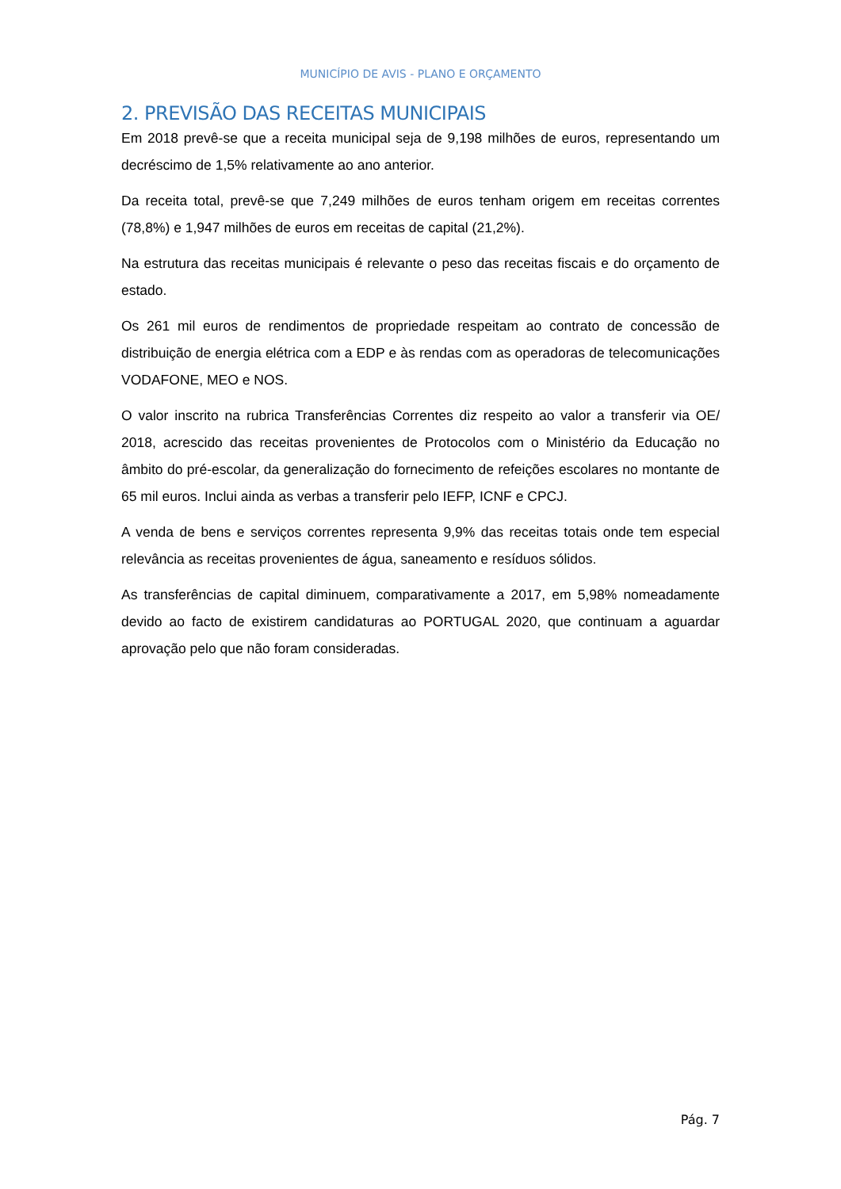MUNICÍPIO DE AVIS - PLANO E ORÇAMENTO
2. PREVISÃO DAS RECEITAS MUNICIPAIS
Em 2018 prevê-se que a receita municipal seja de 9,198 milhões de euros, representando um decréscimo de 1,5% relativamente ao ano anterior.
Da receita total, prevê-se que 7,249 milhões de euros tenham origem em receitas correntes (78,8%) e 1,947 milhões de euros em receitas de capital (21,2%).
Na estrutura das receitas municipais é relevante o peso das receitas fiscais e do orçamento de estado.
Os 261 mil euros de rendimentos de propriedade respeitam ao contrato de concessão de distribuição de energia elétrica com a EDP e às rendas com as operadoras de telecomunicações VODAFONE, MEO e NOS.
O valor inscrito na rubrica Transferências Correntes diz respeito ao valor a transferir via OE/ 2018, acrescido das receitas provenientes de Protocolos com o Ministério da Educação no âmbito do pré-escolar, da generalização do fornecimento de refeições escolares no montante de 65 mil euros. Inclui ainda as verbas a transferir pelo IEFP, ICNF e CPCJ.
A venda de bens e serviços correntes representa 9,9% das receitas totais onde tem especial relevância as receitas provenientes de água, saneamento e resíduos sólidos.
As transferências de capital diminuem, comparativamente a 2017, em 5,98% nomeadamente devido ao facto de existirem candidaturas ao PORTUGAL 2020, que continuam a aguardar aprovação pelo que não foram consideradas.
Pág. 7